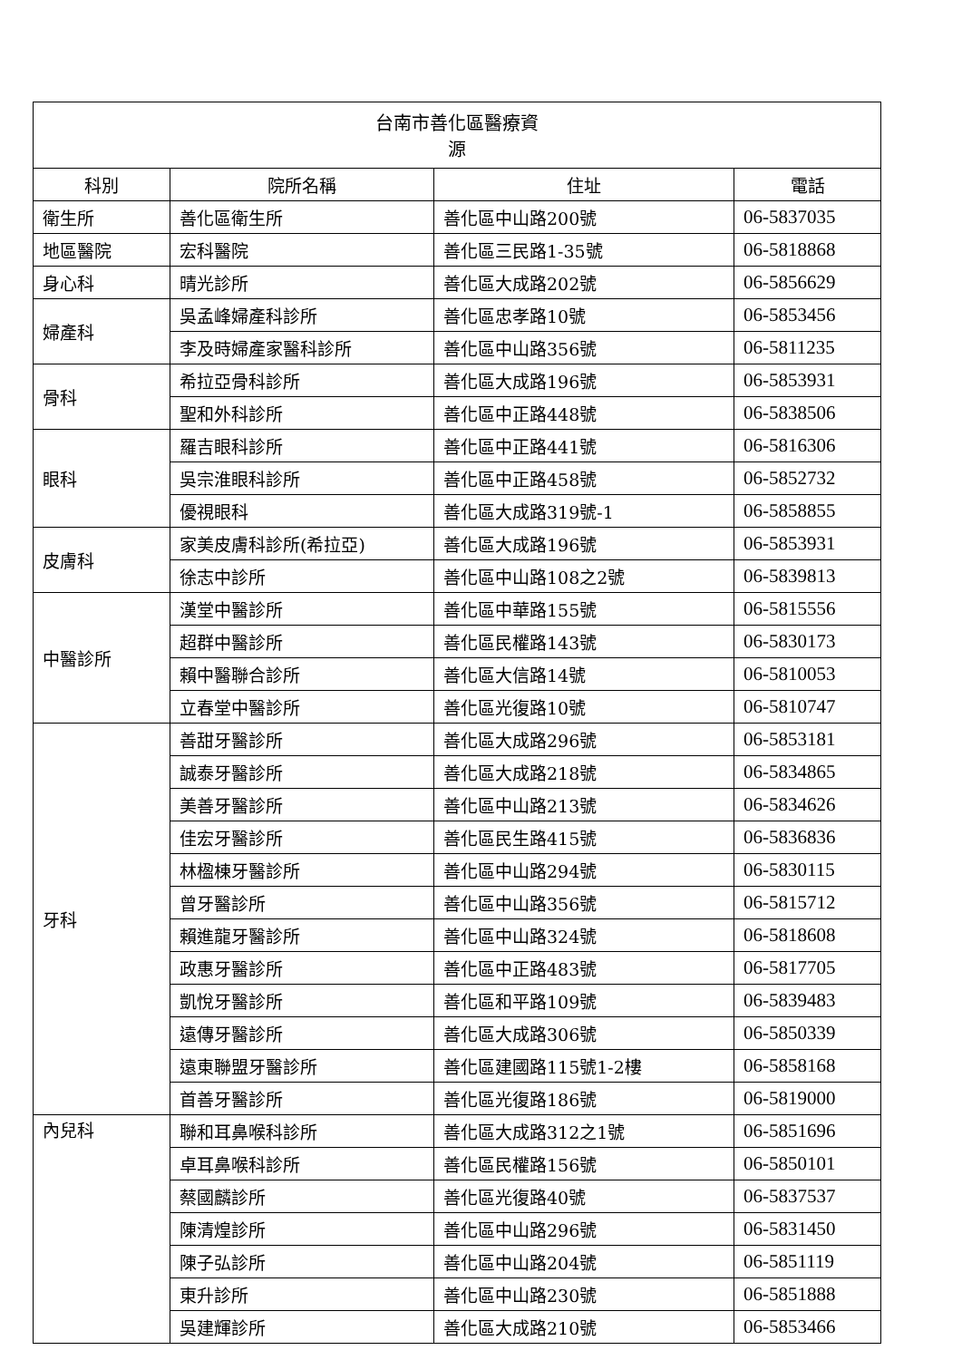| 台南市善化區醫療資 源 | | | |
| 科別 | 院所名稱 | 住址 | 電話 |
| 衛生所 | 善化區衛生所 | 善化區中山路200號 | 06-5837035 |
| 地區醫院 | 宏科醫院 | 善化區三民路1-35號 | 06-5818868 |
| 身心科 | 晴光診所 | 善化區大成路202號 | 06-5856629 |
| 婦產科 | 吳孟峰婦產科診所 | 善化區忠孝路10號 | 06-5853456 |
| | 李及時婦產家醫科診所 | 善化區中山路356號 | 06-5811235 |
| 骨科 | 希拉亞骨科診所 | 善化區大成路196號 | 06-5853931 |
| | 聖和外科診所 | 善化區中正路448號 | 06-5838506 |
| 眼科 | 羅吉眼科診所 | 善化區中正路441號 | 06-5816306 |
| | 吳宗淮眼科診所 | 善化區中正路458號 | 06-5852732 |
| | 優視眼科 | 善化區大成路319號-1 | 06-5858855 |
| 皮膚科 | 家美皮膚科診所(希拉亞) | 善化區大成路196號 | 06-5853931 |
| | 徐志中診所 | 善化區中山路108之2號 | 06-5839813 |
| 中醫診所 | 漢堂中醫診所 | 善化區中華路155號 | 06-5815556 |
| | 超群中醫診所 | 善化區民權路143號 | 06-5830173 |
| | 賴中醫聯合診所 | 善化區大信路14號 | 06-5810053 |
| | 立春堂中醫診所 | 善化區光復路10號 | 06-5810747 |
| 牙科 | 善甜牙醫診所 | 善化區大成路296號 | 06-5853181 |
| | 誠泰牙醫診所 | 善化區大成路218號 | 06-5834865 |
| | 美善牙醫診所 | 善化區中山路213號 | 06-5834626 |
| | 佳宏牙醫診所 | 善化區民生路415號 | 06-5836836 |
| | 林楹棟牙醫診所 | 善化區中山路294號 | 06-5830115 |
| | 曾牙醫診所 | 善化區中山路356號 | 06-5815712 |
| | 賴進龍牙醫診所 | 善化區中山路324號 | 06-5818608 |
| | 政惠牙醫診所 | 善化區中正路483號 | 06-5817705 |
| | 凱悅牙醫診所 | 善化區和平路109號 | 06-5839483 |
| | 遠傳牙醫診所 | 善化區大成路306號 | 06-5850339 |
| | 遠東聯盟牙醫診所 | 善化區建國路115號1-2樓 | 06-5858168 |
| | 首善牙醫診所 | 善化區光復路186號 | 06-5819000 |
| 內兒科 | 聯和耳鼻喉科診所 | 善化區大成路312之1號 | 06-5851696 |
| | 卓耳鼻喉科診所 | 善化區民權路156號 | 06-5850101 |
| | 蔡國麟診所 | 善化區光復路40號 | 06-5837537 |
| | 陳清煌診所 | 善化區中山路296號 | 06-5831450 |
| | 陳子弘診所 | 善化區中山路204號 | 06-5851119 |
| | 東升診所 | 善化區中山路230號 | 06-5851888 |
| | 吳建輝診所 | 善化區大成路210號 | 06-5853466 |